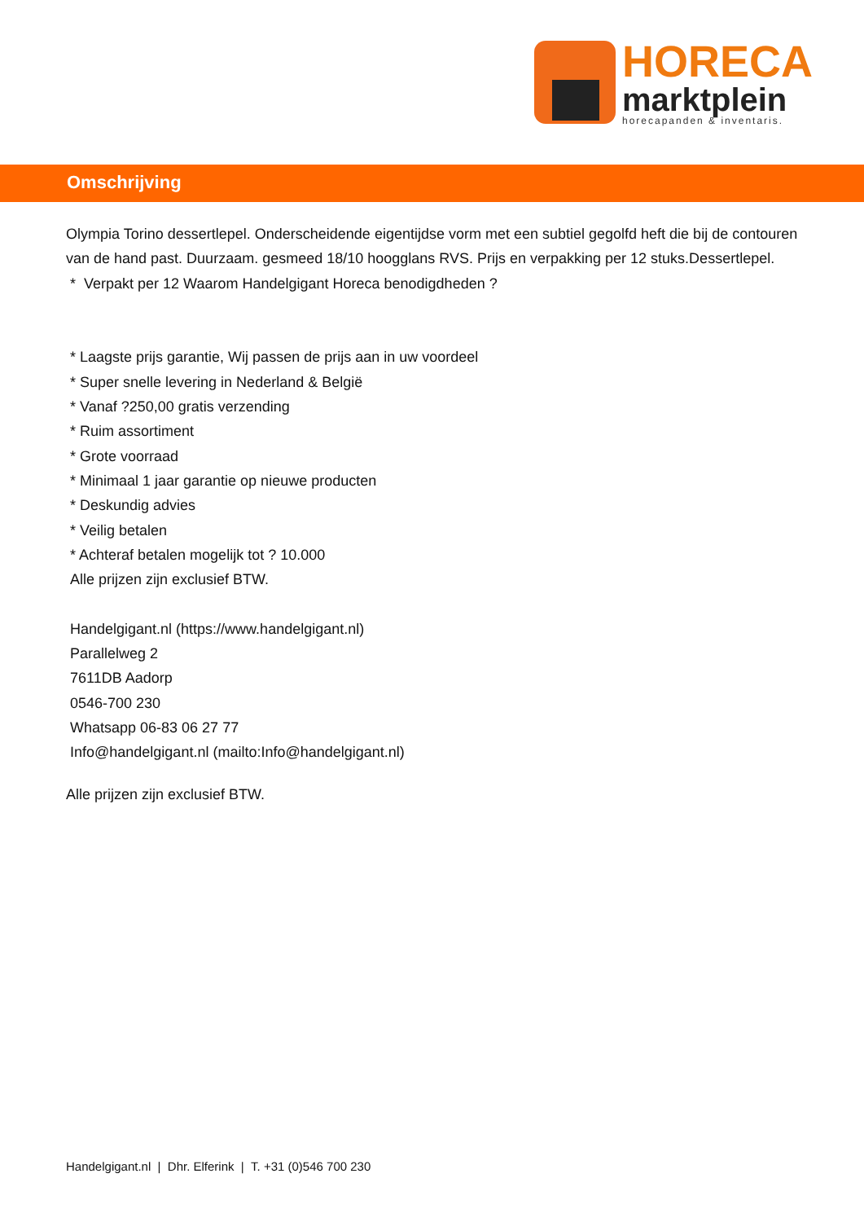HORECA
marktplein
horecapanden & inventaris.
Omschrijving
Olympia Torino dessertlepel. Onderscheidende eigentijdse vorm met een subtiel gegolfd heft die bij de contouren van de hand past. Duurzaam. gesmeed 18/10 hoogglans RVS. Prijs en verpakking per 12 stuks.Dessertlepel.
* Verpakt per 12 Waarom Handelgigant Horeca benodigdheden ?
* Laagste prijs garantie, Wij passen de prijs aan in uw voordeel
* Super snelle levering in Nederland & België
* Vanaf ?250,00 gratis verzending
* Ruim assortiment
* Grote voorraad
* Minimaal 1 jaar garantie op nieuwe producten
* Deskundig advies
* Veilig betalen
* Achteraf betalen mogelijk tot ? 10.000
Alle prijzen zijn exclusief BTW.
Handelgigant.nl (https://www.handelgigant.nl)
Parallelweg 2
7611DB Aadorp
0546-700 230
Whatsapp 06-83 06 27 77
Info@handelgigant.nl (mailto:Info@handelgigant.nl)
Alle prijzen zijn exclusief BTW.
Handelgigant.nl | Dhr. Elferink | T. +31 (0)546 700 230